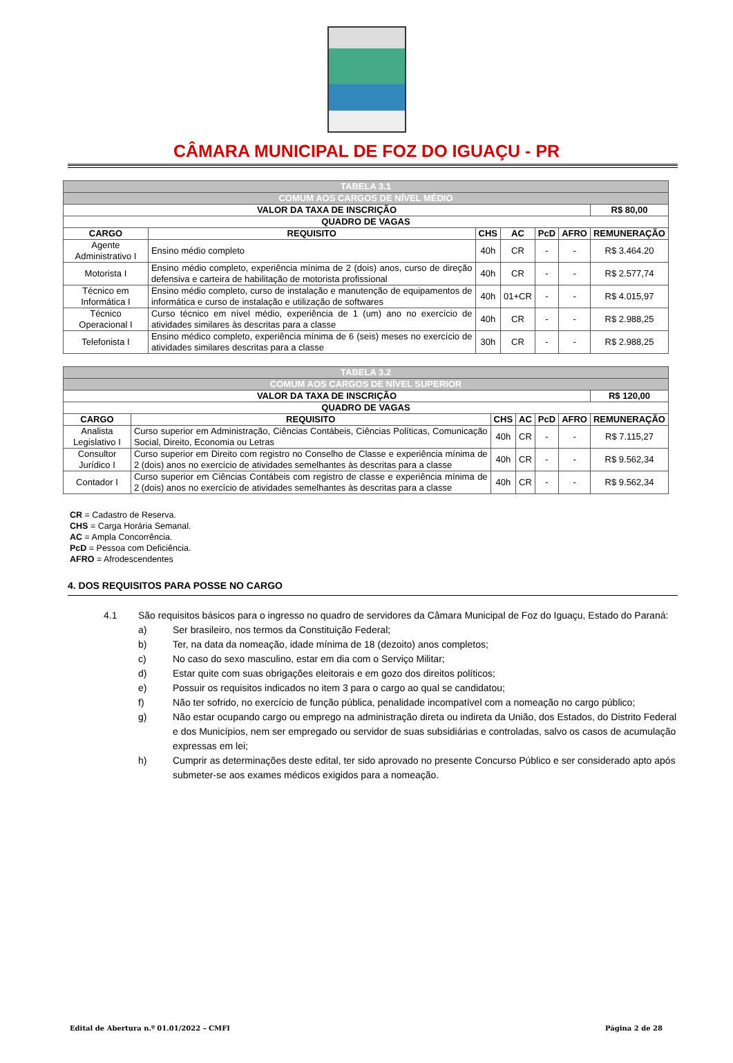CÂMARA MUNICIPAL DE FOZ DO IGUAÇU - PR
| TABELA 3.1 | | | | | | |
| COMUM AOS CARGOS DE NÍVEL MÉDIO | | | | | | |
| VALOR DA TAXA DE INSCRIÇÃO | | | | | | R$ 80,00 |
| QUADRO DE VAGAS | | | | | | |
| CARGO | REQUISITO | CHS | AC | PcD | AFRO | REMUNERAÇÃO |
| Agente Administrativo I | Ensino médio completo | 40h | CR | - | - | R$ 3.464.20 |
| Motorista I | Ensino médio completo, experiência mínima de 2 (dois) anos, curso de direção defensiva e carteira de habilitação de motorista profissional | 40h | CR | - | - | R$ 2.577,74 |
| Técnico em Informática I | Ensino médio completo, curso de instalação e manutenção de equipamentos de informática e curso de instalação e utilização de softwares | 40h | 01+CR | - | - | R$ 4.015,97 |
| Técnico Operacional I | Curso técnico em nível médio, experiência de 1 (um) ano no exercício de atividades similares às descritas para a classe | 40h | CR | - | - | R$ 2.988,25 |
| Telefonista I | Ensino médico completo, experiência mínima de 6 (seis) meses no exercício de atividades similares descritas para a classe | 30h | CR | - | - | R$ 2.988,25 |
| TABELA 3.2 | | | | | | |
| COMUM AOS CARGOS DE NÍVEL SUPERIOR | | | | | | |
| VALOR DA TAXA DE INSCRIÇÃO | | | | | | R$ 120,00 |
| QUADRO DE VAGAS | | | | | | |
| CARGO | REQUISITO | CHS | AC | PcD | AFRO | REMUNERAÇÃO |
| Analista Legislativo I | Curso superior em Administração, Ciências Contábeis, Ciências Políticas, Comunicação Social, Direito, Economia ou Letras | 40h | CR | - | - | R$ 7.115,27 |
| Consultor Jurídico I | Curso superior em Direito com registro no Conselho de Classe e experiência mínima de 2 (dois) anos no exercício de atividades semelhantes às descritas para a classe | 40h | CR | - | - | R$ 9.562,34 |
| Contador I | Curso superior em Ciências Contábeis com registro de classe e experiência mínima de 2 (dois) anos no exercício de atividades semelhantes às descritas para a classe | 40h | CR | - | - | R$ 9.562,34 |
CR = Cadastro de Reserva.
CHS = Carga Horária Semanal.
AC = Ampla Concorrência.
PcD = Pessoa com Deficiência.
AFRO = Afrodescendentes
4. DOS REQUISITOS PARA POSSE NO CARGO
4.1 São requisitos básicos para o ingresso no quadro de servidores da Câmara Municipal de Foz do Iguaçu, Estado do Paraná:
a) Ser brasileiro, nos termos da Constituição Federal;
b) Ter, na data da nomeação, idade mínima de 18 (dezoito) anos completos;
c) No caso do sexo masculino, estar em dia com o Serviço Militar;
d) Estar quite com suas obrigações eleitorais e em gozo dos direitos políticos;
e) Possuir os requisitos indicados no item 3 para o cargo ao qual se candidatou;
f) Não ter sofrido, no exercício de função pública, penalidade incompatível com a nomeação no cargo público;
g) Não estar ocupando cargo ou emprego na administração direta ou indireta da União, dos Estados, do Distrito Federal e dos Municípios, nem ser empregado ou servidor de suas subsidiárias e controladas, salvo os casos de acumulação expressas em lei;
h) Cumprir as determinações deste edital, ter sido aprovado no presente Concurso Público e ser considerado apto após submeter-se aos exames médicos exigidos para a nomeação.
Edital de Abertura n.º 01.01/2022 – CMFI Página 2 de 28